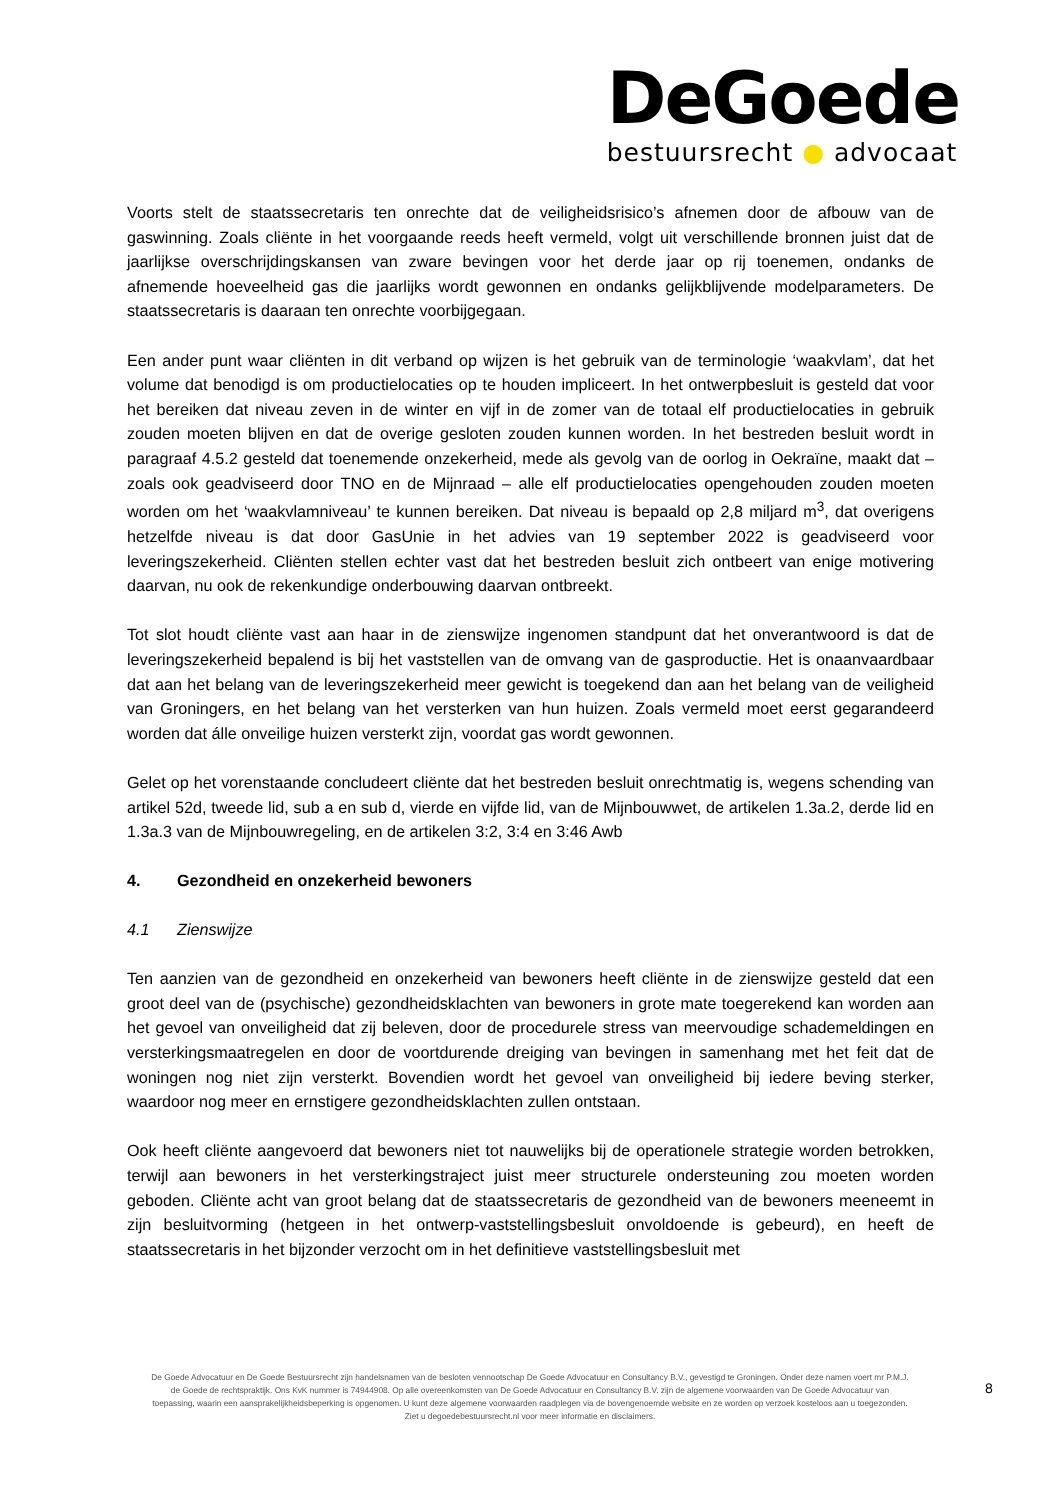DeGoede
bestuursrecht ● advocaat
Voorts stelt de staatssecretaris ten onrechte dat de veiligheidsrisico’s afnemen door de afbouw van de gaswinning. Zoals cliënte in het voorgaande reeds heeft vermeld, volgt uit verschillende bronnen juist dat de jaarlijkse overschrijdingskansen van zware bevingen voor het derde jaar op rij toenemen, ondanks de afnemende hoeveelheid gas die jaarlijks wordt gewonnen en ondanks gelijkblijvende modelparameters. De staatssecretaris is daaraan ten onrechte voorbijgegaan.
Een ander punt waar cliënten in dit verband op wijzen is het gebruik van de terminologie ‘waakvlam’, dat het volume dat benodigd is om productielocaties op te houden impliceert. In het ontwerpbesluit is gesteld dat voor het bereiken dat niveau zeven in de winter en vijf in de zomer van de totaal elf productielocaties in gebruik zouden moeten blijven en dat de overige gesloten zouden kunnen worden. In het bestreden besluit wordt in paragraaf 4.5.2 gesteld dat toenemende onzekerheid, mede als gevolg van de oorlog in Oekraïne, maakt dat – zoals ook geadviseerd door TNO en de Mijnraad – alle elf productielocaties opengehouden zouden moeten worden om het ‘waakvlamniveau’ te kunnen bereiken. Dat niveau is bepaald op 2,8 miljard m<sup>3</sup>, dat overigens hetzelfde niveau is dat door GasUnie in het advies van 19 september 2022 is geadviseerd voor leveringszekerheid. Cliënten stellen echter vast dat het bestreden besluit zich ontbeert van enige motivering daarvan, nu ook de rekenkundige onderbouwing daarvan ontbreekt.
Tot slot houdt cliënte vast aan haar in de zienswijze ingenomen standpunt dat het onverantwoord is dat de leveringszekerheid bepalend is bij het vaststellen van de omvang van de gasproductie. Het is onaanvaardbaar dat aan het belang van de leveringszekerheid meer gewicht is toegekend dan aan het belang van de veiligheid van Groningers, en het belang van het versterken van hun huizen. Zoals vermeld moet eerst gegarandeerd worden dat álle onveilige huizen versterkt zijn, voordat gas wordt gewonnen.
Gelet op het vorenstaande concludeert cliënte dat het bestreden besluit onrechtmatig is, wegens schending van artikel 52d, tweede lid, sub a en sub d, vierde en vijfde lid, van de Mijnbouwwet, de artikelen 1.3a.2, derde lid en 1.3a.3 van de Mijnbouwregeling, en de artikelen 3:2, 3:4 en 3:46 Awb
4. Gezondheid en onzekerheid bewoners
4.1 Zienswijze
Ten aanzien van de gezondheid en onzekerheid van bewoners heeft cliënte in de zienswijze gesteld dat een groot deel van de (psychische) gezondheidsklachten van bewoners in grote mate toegerekend kan worden aan het gevoel van onveiligheid dat zij beleven, door de procedurele stress van meervoudige schademeldingen en versterkingsmaatregelen en door de voortdurende dreiging van bevingen in samenhang met het feit dat de woningen nog niet zijn versterkt. Bovendien wordt het gevoel van onveiligheid bij iedere beving sterker, waardoor nog meer en ernstigere gezondheidsklachten zullen ontstaan.
Ook heeft cliënte aangevoerd dat bewoners niet tot nauwelijks bij de operationele strategie worden betrokken, terwijl aan bewoners in het versterkingstraject juist meer structurele ondersteuning zou moeten worden geboden. Cliënte acht van groot belang dat de staatssecretaris de gezondheid van de bewoners meeneemt in zijn besluitvorming (hetgeen in het ontwerp-vaststellingsbesluit onvoldoende is gebeurd), en heeft de staatssecretaris in het bijzonder verzocht om in het definitieve vaststellingsbesluit met
De Goede Advocatuur en De Goede Bestuursrecht zijn handelsnamen van de besloten vennootschap De Goede Advocatuur en Consultancy B.V., gevestigd te Groningen. Onder deze namen voert mr P.M.J. de Goede de rechtspraktijk. Ons KvK nummer is 74944908. Op alle overeenkomsten van De Goede Advocatuur en Consultancy B.V. zijn de algemene voorwaarden van De Goede Advocatuur van toepassing, waarin een aansprakelijkheidsbeperking is opgenomen. U kunt deze algemene voorwaarden raadplegen via de bovengenoemde website en ze worden op verzoek kosteloos aan u toegezonden. Ziet u degoedebestuursrecht.nl voor meer informatie en disclaimers.
8